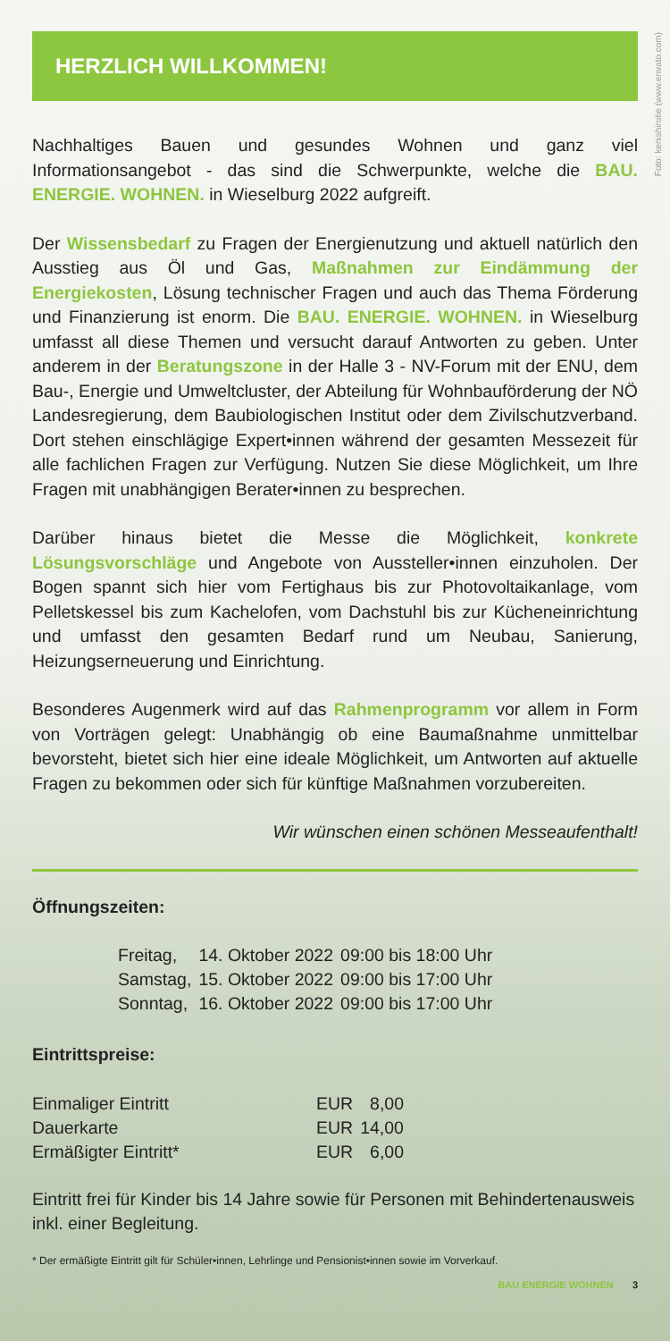Foto: kenishirotie (www.envato.com)
HERZLICH WILLKOMMEN!
Nachhaltiges Bauen und gesundes Wohnen und ganz viel Informationsangebot - das sind die Schwerpunkte, welche die BAU. ENERGIE. WOHNEN. in Wieselburg 2022 aufgreift.
Der Wissensbedarf zu Fragen der Energienutzung und aktuell natürlich den Ausstieg aus Öl und Gas, Maßnahmen zur Eindämmung der Energiekosten, Lösung technischer Fragen und auch das Thema Förderung und Finanzierung ist enorm. Die BAU. ENERGIE. WOHNEN. in Wieselburg umfasst all diese Themen und versucht darauf Antworten zu geben. Unter anderem in der Beratungszone in der Halle 3 - NV-Forum mit der ENU, dem Bau-, Energie und Umweltcluster, der Abteilung für Wohnbauförderung der NÖ Landesregierung, dem Baubiologischen Institut oder dem Zivilschutzverband. Dort stehen einschlägige Expert•innen während der gesamten Messezeit für alle fachlichen Fragen zur Verfügung. Nutzen Sie diese Möglichkeit, um Ihre Fragen mit unabhängigen Berater•innen zu besprechen.
Darüber hinaus bietet die Messe die Möglichkeit, konkrete Lösungsvorschläge und Angebote von Aussteller•innen einzuholen. Der Bogen spannt sich hier vom Fertighaus bis zur Photovoltaikanlage, vom Pelletskessel bis zum Kachelofen, vom Dachstuhl bis zur Kücheneinrichtung und umfasst den gesamten Bedarf rund um Neubau, Sanierung, Heizungserneuerung und Einrichtung.
Besonderes Augenmerk wird auf das Rahmenprogramm vor allem in Form von Vorträgen gelegt: Unabhängig ob eine Baumaßnahme unmittelbar bevorsteht, bietet sich hier eine ideale Möglichkeit, um Antworten auf aktuelle Fragen zu bekommen oder sich für künftige Maßnahmen vorzubereiten.
Wir wünschen einen schönen Messeaufenthalt!
Öffnungszeiten:
| Freitag, | 14. Oktober 2022 | 09:00 bis 18:00 Uhr |
| Samstag, | 15. Oktober 2022 | 09:00 bis 17:00 Uhr |
| Sonntag, | 16. Oktober 2022 | 09:00 bis 17:00 Uhr |
Eintrittspreise:
| Einmaliger Eintritt | EUR | 8,00 |
| Dauerkarte | EUR | 14,00 |
| Ermäßigter Eintritt* | EUR | 6,00 |
Eintritt frei für Kinder bis 14 Jahre sowie für Personen mit Behindertenausweis inkl. einer Begleitung.
* Der ermäßigte Eintritt gilt für Schüler•innen, Lehrlinge und Pensionist•innen sowie im Vorverkauf.
BAU ENERGIE WOHNEN 3